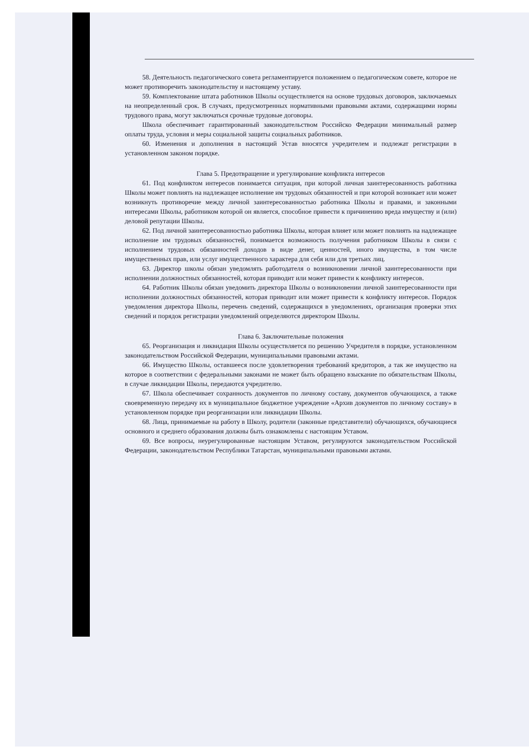58. Деятельность педагогического совета регламентируется положением о педагогическом совете, которое не может противоречить законодательству и настоящему уставу.
59. Комплектование штата работников Школы осуществляется на основе трудовых договоров, заключаемых на неопределенный срок. В случаях, предусмотренных нормативными правовыми актами, содержащими нормы трудового права, могут заключаться срочные трудовые договоры.
Школа обеспечивает гарантированный законодательством Российско Федерации минимальный размер оплаты труда, условия и меры социальной защиты социальных работников.
60. Изменения и дополнения в настоящий Устав вносятся учредителем и подлежат регистрации в установленном законом порядке.
Глава 5. Предотвращение и урегулирование конфликта интересов
61. Под конфликтом интересов понимается ситуация, при которой личная заинтересованность работника Школы может повлиять на надлежащее исполнение им трудовых обязанностей и при которой возникает или может возникнуть противоречие между личной заинтересованностью работника Школы и правами, и законными интересами Школы, работником которой он является, способное привести к причинению вреда имуществу и (или) деловой репутации Школы.
62. Под личной заинтересованностью работника Школы, которая влияет или может повлиять на надлежащее исполнение им трудовых обязанностей, понимается возможность получения работником Школы в связи с исполнением трудовых обязанностей доходов в виде денег, ценностей, иного имущества, в том числе имущественных прав, или услуг имущественного характера для себя или для третьих лиц.
63. Директор школы обязан уведомлять работодателя о возникновении личной заинтересованности при исполнении должностных обязанностей, которая приводит или может привести к конфликту интересов.
64. Работник Школы обязан уведомить директора Школы о возникновении личной заинтересованности при исполнении должностных обязанностей, которая приводит или может привести к конфликту интересов. Порядок уведомления директора Школы, перечень сведений, содержащихся в уведомлениях, организация проверки этих сведений и порядок регистрации уведомлений определяются директором Школы.
Глава 6. Заключительные положения
65. Реорганизация и ликвидация Школы осуществляется по решению Учредителя в порядке, установленном законодательством Российской Федерации, муниципальными правовыми актами.
66. Имущество Школы, оставшееся после удовлетворения требований кредиторов, а так же имущество на которое в соответствии с федеральными законами не может быть обращено взыскание по обязательствам Школы, в случае ликвидации Школы, передаются учредителю.
67. Школа обеспечивает сохранность документов по личному составу, документов обучающихся, а также своевременную передачу их в муниципальное бюджетное учреждение «Архив документов по личному составу» в установленном порядке при реорганизации или ликвидации Школы.
68. Лица, принимаемые на работу в Школу, родители (законные представители) обучающихся, обучающиеся основного и среднего образования должны быть ознакомлены с настоящим Уставом.
69. Все вопросы, неурегулированные настоящим Уставом, регулируются законодательством Российской Федерации, законодательством Республики Татарстан, муниципальными правовыми актами.